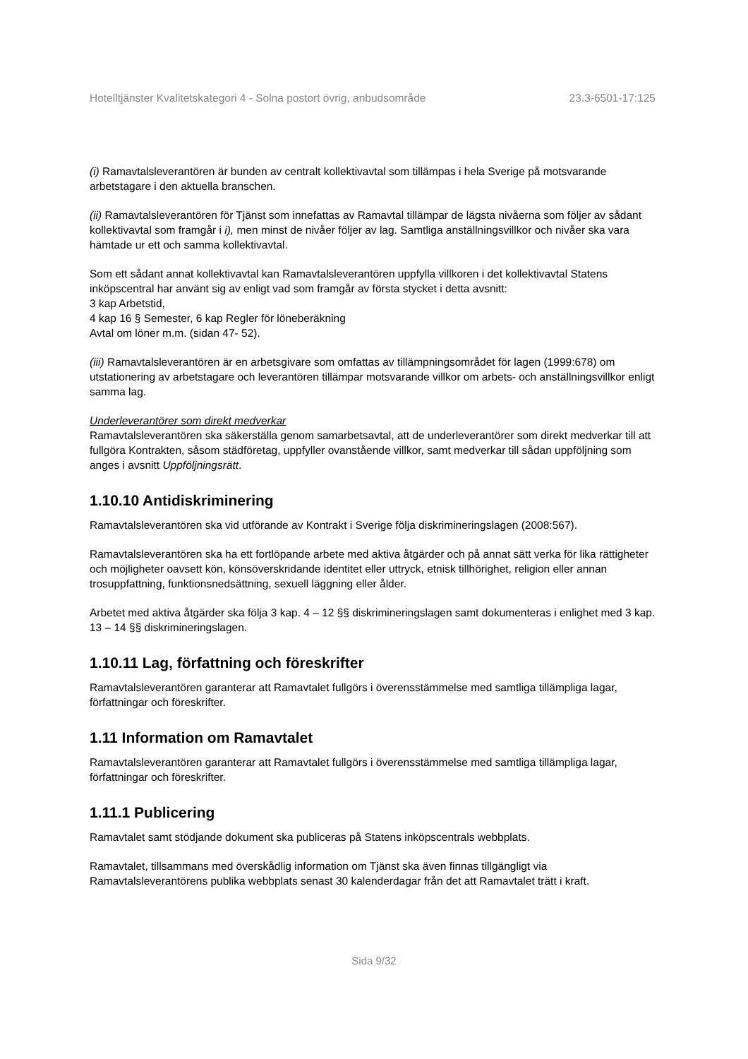Hotelltjänster Kvalitetskategori 4 - Solna postort övrig, anbudsområde 23.3-6501-17:125
(i) Ramavtalsleverantören är bunden av centralt kollektivavtal som tillämpas i hela Sverige på motsvarande arbetstagare i den aktuella branschen.
(ii) Ramavtalsleverantören för Tjänst som innefattas av Ramavtal tillämpar de lägsta nivåerna som följer av sådant kollektivavtal som framgår i i), men minst de nivåer följer av lag. Samtliga anställningsvillkor och nivåer ska vara hämtade ur ett och samma kollektivavtal.
Som ett sådant annat kollektivavtal kan Ramavtalsleverantören uppfylla villkoren i det kollektivavtal Statens inköpscentral har använt sig av enligt vad som framgår av första stycket i detta avsnitt:
3 kap Arbetstid,
4 kap 16 § Semester, 6 kap Regler för löneberäkning
Avtal om löner m.m. (sidan 47- 52).
(iii) Ramavtalsleverantören är en arbetsgivare som omfattas av tillämpningsområdet för lagen (1999:678) om utstationering av arbetstagare och leverantören tillämpar motsvarande villkor om arbets- och anställningsvillkor enligt samma lag.
Underleverantörer som direkt medverkar
Ramavtalsleverantören ska säkerställa genom samarbetsavtal, att de underleverantörer som direkt medverkar till att fullgöra Kontrakten, såsom städföretag, uppfyller ovanstående villkor, samt medverkar till sådan uppföljning som anges i avsnitt Uppföljningsrätt.
1.10.10 Antidiskriminering
Ramavtalsleverantören ska vid utförande av Kontrakt i Sverige följa diskrimineringslagen (2008:567).
Ramavtalsleverantören ska ha ett fortlöpande arbete med aktiva åtgärder och på annat sätt verka för lika rättigheter och möjligheter oavsett kön, könsöverskridande identitet eller uttryck, etnisk tillhörighet, religion eller annan trosuppfattning, funktionsnedsättning, sexuell läggning eller ålder.
Arbetet med aktiva åtgärder ska följa 3 kap. 4 – 12 §§ diskrimineringslagen samt dokumenteras i enlighet med 3 kap. 13 – 14 §§ diskrimineringslagen.
1.10.11 Lag, författning och föreskrifter
Ramavtalsleverantören garanterar att Ramavtalet fullgörs i överensstämmelse med samtliga tillämpliga lagar, författningar och föreskrifter.
1.11 Information om Ramavtalet
Ramavtalsleverantören garanterar att Ramavtalet fullgörs i överensstämmelse med samtliga tillämpliga lagar, författningar och föreskrifter.
1.11.1 Publicering
Ramavtalet samt stödjande dokument ska publiceras på Statens inköpscentrals webbplats.
Ramavtalet, tillsammans med överskådlig information om Tjänst ska även finnas tillgängligt via Ramavtalsleverantörens publika webbplats senast 30 kalenderdagar från det att Ramavtalet trätt i kraft.
Sida 9/32